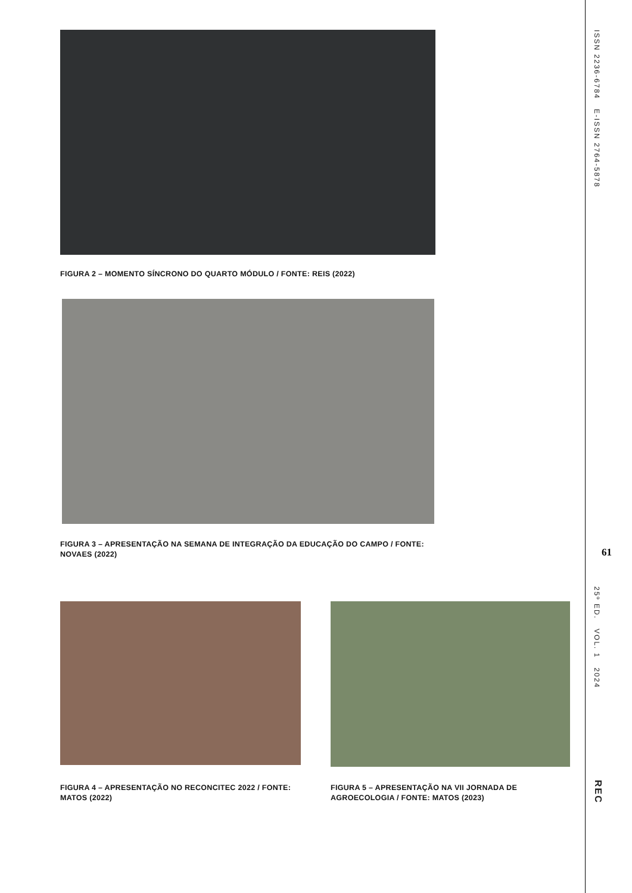FIGURA 2 – MOMENTO SÍNCRONO DO QUARTO MÓDULO / FONTE: REIS (2022)
FIGURA 3 – APRESENTAÇÃO NA SEMANA DE INTEGRAÇÃO DA EDUCAÇÃO DO CAMPO / FONTE: NOVAES (2022)
FIGURA 4 – APRESENTAÇÃO NO RECONCITEC 2022 / FONTE: MATOS (2022)
FIGURA 5 – APRESENTAÇÃO NA VII JORNADA DE AGROECOLOGIA / FONTE: MATOS (2023)
ISSN 2236-6784 E-ISSN 2764-5878
61
25º ED. VOL. 1 2024
REC